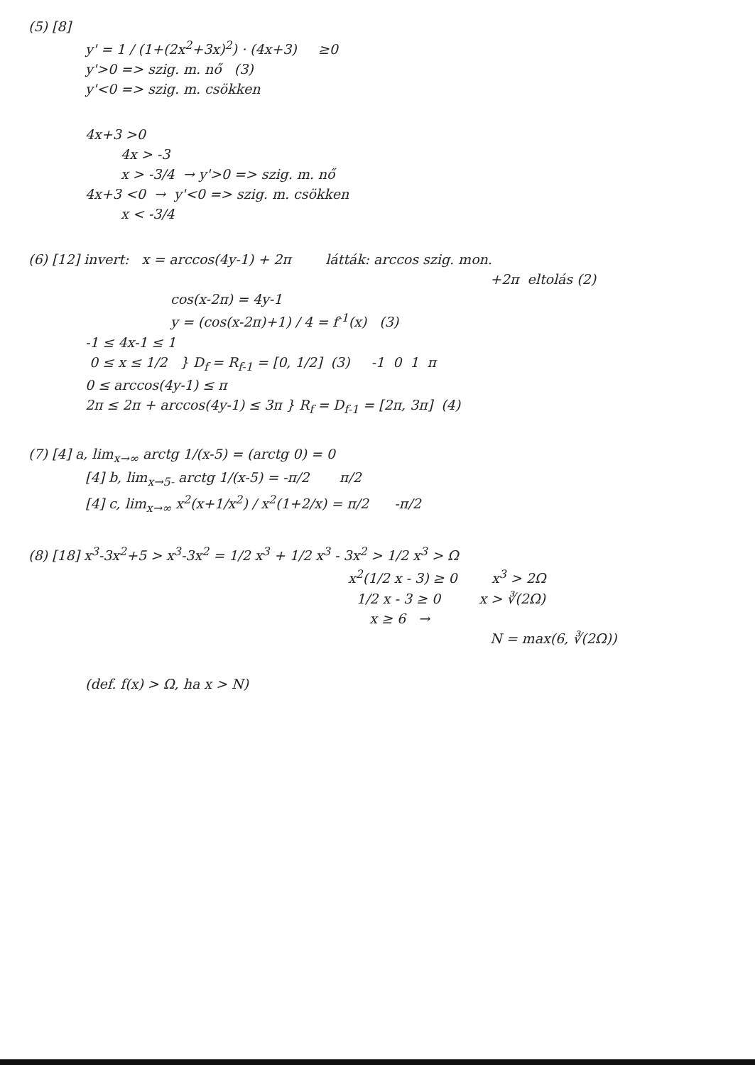(5) [8]
y' = 1 / (1+(2x<sup>2</sup>+3x)<sup>2</sup>) · (4x+3) ≥0
y'>0 => szig. m. nő (3)
y'<0 => szig. m. csökken
4x+3 >0
4x > -3
x > -3/4 → y'>0 => szig. m. nő
4x+3 <0 → y'<0 => szig. m. csökken
x < -3/4
(6) [12] invert: x = arccos(4y-1) + 2π látták: arccos szig. mon.
+2π eltolás (2)
cos(x-2π) = 4y-1
y = (cos(x-2π)+1) / 4 = f<sup>-1</sup>(x) (3)
-1 ≤ 4x-1 ≤ 1
0 ≤ x ≤ 1/2 } D<sub>f</sub> = R<sub>f-1</sub> = [0, 1/2] (3) -1 0 1 π
0 ≤ arccos(4y-1) ≤ π
2π ≤ 2π + arccos(4y-1) ≤ 3π } R<sub>f</sub> = D<sub>f-1</sub> = [2π, 3π] (4)
(7) [4] a, lim<sub>x→∞</sub> arctg 1/(x-5) = (arctg 0) = 0
[4] b, lim<sub>x→5-</sub> arctg 1/(x-5) = -π/2 π/2
[4] c, lim<sub>x→∞</sub> x<sup>2</sup>(x+1/x<sup>2</sup>) / x<sup>2</sup>(1+2/x) = π/2 -π/2
(8) [18] x<sup>3</sup>-3x<sup>2</sup>+5 > x<sup>3</sup>-3x<sup>2</sup> = 1/2 x<sup>3</sup> + 1/2 x<sup>3</sup> - 3x<sup>2</sup> > 1/2 x<sup>3</sup> > Ω
x<sup>2</sup>(1/2 x - 3) ≥ 0 x<sup>3</sup> > 2Ω
1/2 x - 3 ≥ 0 x > ∛(2Ω)
x ≥ 6 →
N = max(6, ∛(2Ω))
(def. f(x) > Ω, ha x > N)